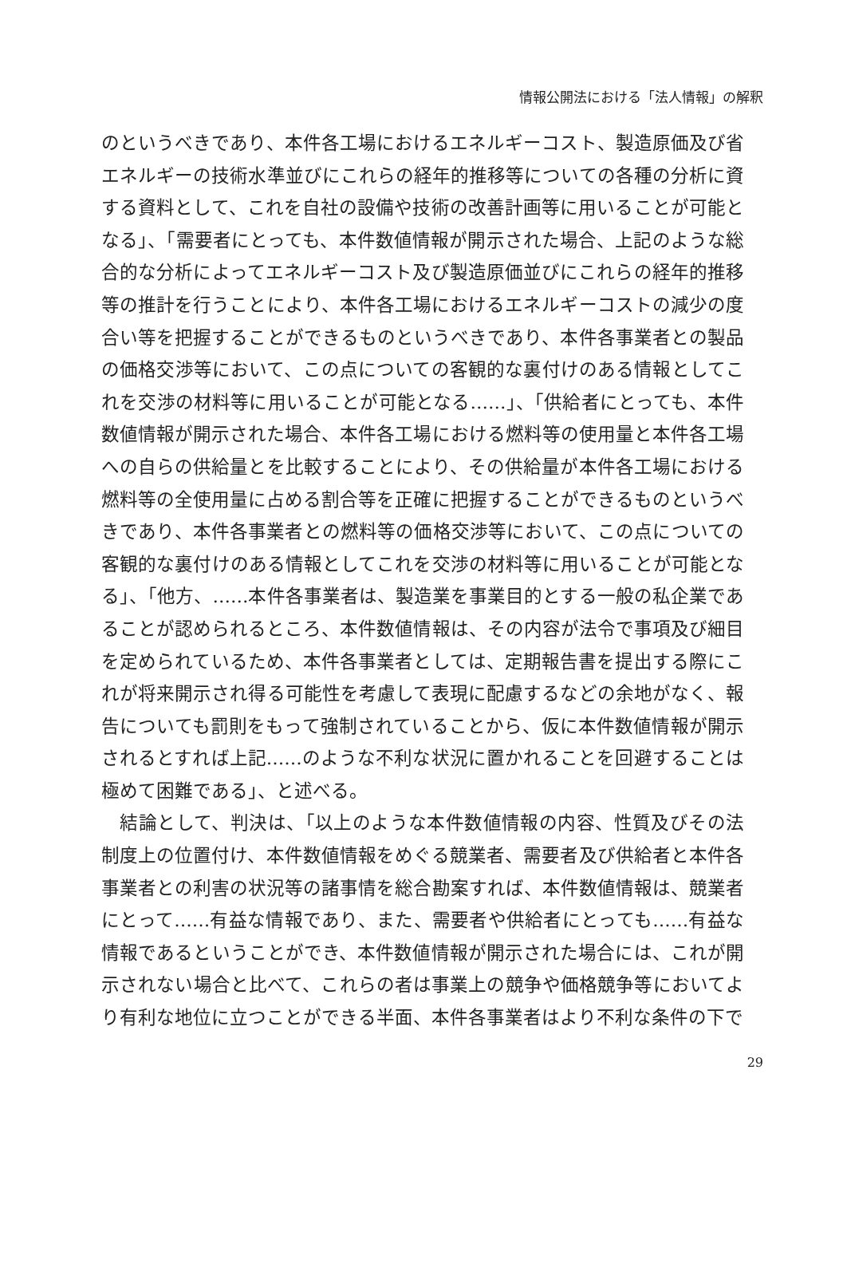情報公開法における「法人情報」の解釈
のというべきであり、本件各工場におけるエネルギーコスト、製造原価及び省エネルギーの技術水準並びにこれらの経年的推移等についての各種の分析に資する資料として、これを自社の設備や技術の改善計画等に用いることが可能となる」、「需要者にとっても、本件数値情報が開示された場合、上記のような総合的な分析によってエネルギーコスト及び製造原価並びにこれらの経年的推移等の推計を行うことにより、本件各工場におけるエネルギーコストの減少の度合い等を把握することができるものというべきであり、本件各事業者との製品の価格交渉等において、この点についての客観的な裏付けのある情報としてこれを交渉の材料等に用いることが可能となる……」、「供給者にとっても、本件数値情報が開示された場合、本件各工場における燃料等の使用量と本件各工場への自らの供給量とを比較することにより、その供給量が本件各工場における燃料等の全使用量に占める割合等を正確に把握することができるものというべきであり、本件各事業者との燃料等の価格交渉等において、この点についての客観的な裏付けのある情報としてこれを交渉の材料等に用いることが可能となる」、「他方、……本件各事業者は、製造業を事業目的とする一般の私企業であることが認められるところ、本件数値情報は、その内容が法令で事項及び細目を定められているため、本件各事業者としては、定期報告書を提出する際にこれが将来開示され得る可能性を考慮して表現に配慮するなどの余地がなく、報告についても罰則をもって強制されていることから、仮に本件数値情報が開示されるとすれば上記……のような不利な状況に置かれることを回避することは極めて困難である」、と述べる。
　結論として、判決は、「以上のような本件数値情報の内容、性質及びその法制度上の位置付け、本件数値情報をめぐる競業者、需要者及び供給者と本件各事業者との利害の状況等の諸事情を総合勘案すれば、本件数値情報は、競業者にとって……有益な情報であり、また、需要者や供給者にとっても……有益な情報であるということができ、本件数値情報が開示された場合には、これが開示されない場合と比べて、これらの者は事業上の競争や価格競争等においてより有利な地位に立つことができる半面、本件各事業者はより不利な条件の下で
29